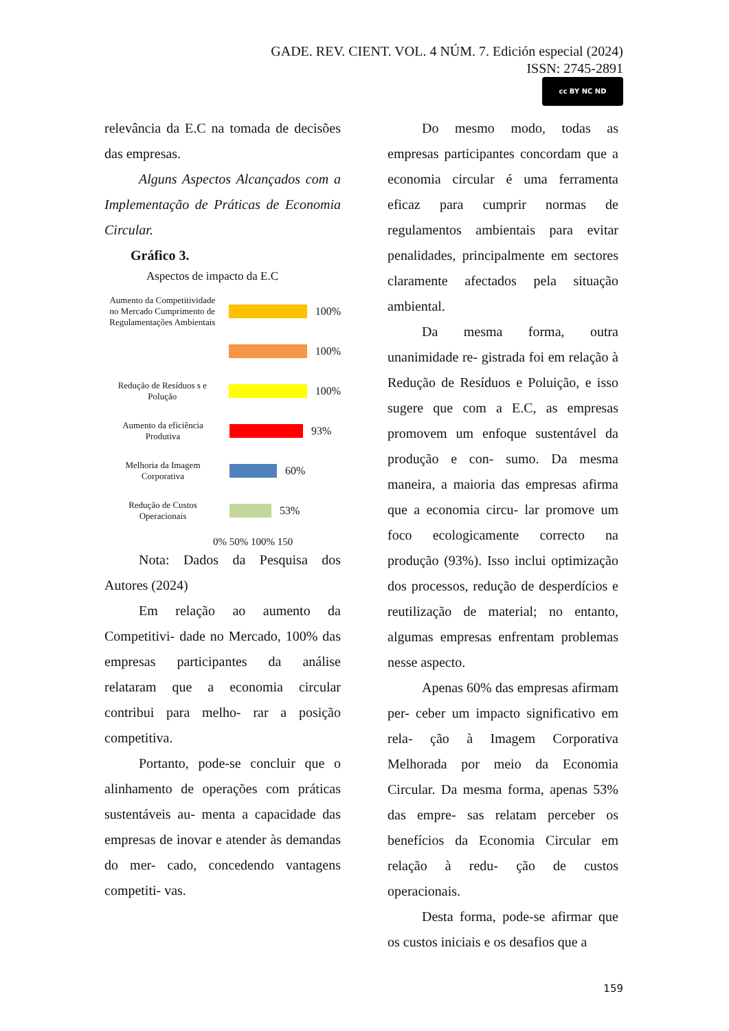GADE. REV. CIENT. VOL. 4 NÚM. 7. Edición especial (2024)
ISSN: 2745-2891
cc BY NC ND
relevância da E.C na tomada de decisões das empresas.
Alguns Aspectos Alcançados com a Implementação de Práticas de Economia Circular.
Gráfico 3.
Aspectos de impacto da E.C
Aumento da Competitividade no Mercado Cumprimento de Regulamentações Ambientais
100%
100%
Redução de Resíduos s e Polução
100%
Aumento da eficiência Produtiva
93%
Melhoria da Imagem Corporativa
60%
Redução de Custos Operacionais
53%
0% 50% 100% 150
Nota: Dados da Pesquisa dos Autores (2024)
Em relação ao aumento da Competitivi- dade no Mercado, 100% das empresas participantes da análise relataram que a economia circular contribui para melho- rar a posição competitiva.
Portanto, pode-se concluir que o alinhamento de operações com práticas sustentáveis au- menta a capacidade das empresas de inovar e atender às demandas do mer- cado, concedendo vantagens competiti- vas.
Do mesmo modo, todas as empresas participantes concordam que a economia circular é uma ferramenta eficaz para cumprir normas de regulamentos ambientais para evitar penalidades, principalmente em sectores claramente afectados pela situação ambiental.
Da mesma forma, outra unanimidade re- gistrada foi em relação à Redução de Resíduos e Poluição, e isso sugere que com a E.C, as empresas promovem um enfoque sustentável da produção e con- sumo. Da mesma maneira, a maioria das empresas afirma que a economia circu- lar promove um foco ecologicamente correcto na produção (93%). Isso inclui optimização dos processos, redução de desperdícios e reutilização de material; no entanto, algumas empresas enfrentam problemas nesse aspecto.
Apenas 60% das empresas afirmam per- ceber um impacto significativo em rela- ção à Imagem Corporativa Melhorada por meio da Economia Circular. Da mesma forma, apenas 53% das empre- sas relatam perceber os benefícios da Economia Circular em relação à redu- ção de custos operacionais.
Desta forma, pode-se afirmar que os custos iniciais e os desafios que a
159